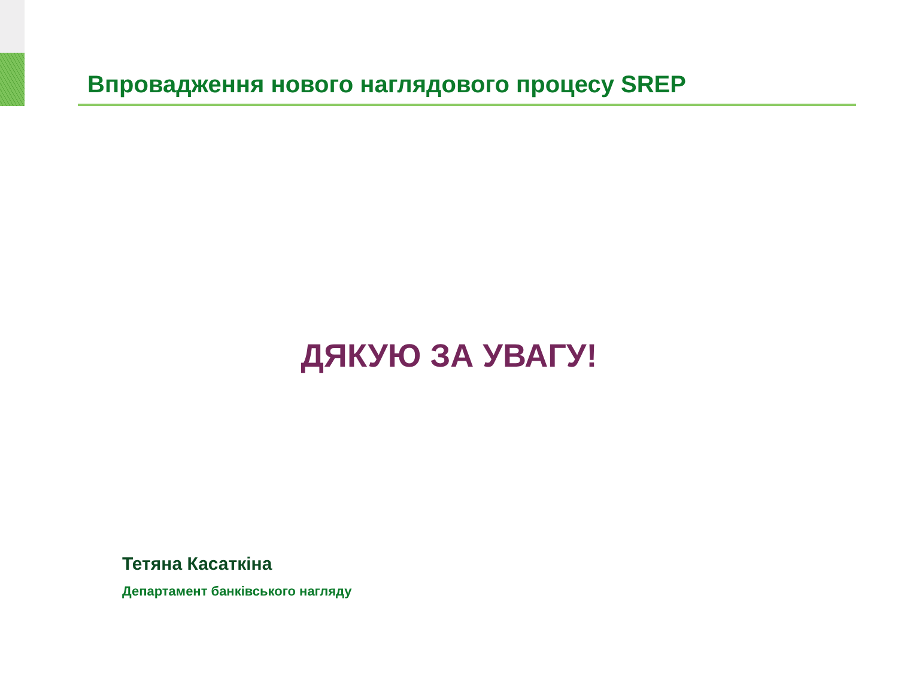Впровадження нового наглядового процесу SREP
ДЯКУЮ ЗА УВАГУ!
Тетяна Касаткіна
Департамент банківського нагляду